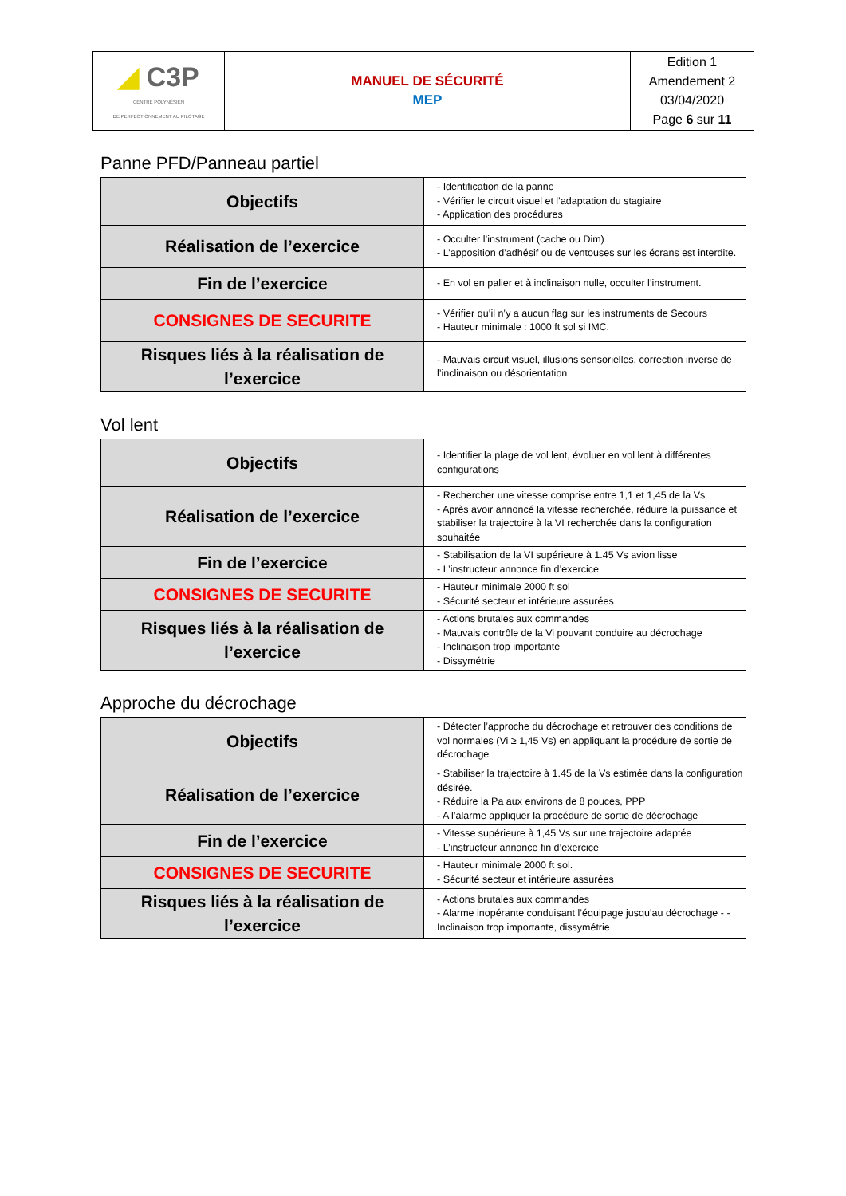| ◢ C3P CENTRE POLYNÉSIEN DE PERFECTIONNEMENT AU PILOTAGE | MANUEL DE SÉCURITÉ MEP | Edition 1 Amendement 2 03/04/2020 Page 6 sur 11 |
Panne PFD/Panneau partiel
| Objectifs | - Identification de la panne - Vérifier le circuit visuel et l’adaptation du stagiaire - Application des procédures |
| Réalisation de l’exercice | - Occulter l’instrument (cache ou Dim) - L’apposition d’adhésif ou de ventouses sur les écrans est interdite. |
| Fin de l’exercice | - En vol en palier et à inclinaison nulle, occulter l’instrument. |
| CONSIGNES DE SECURITE | - Vérifier qu’il n’y a aucun flag sur les instruments de Secours - Hauteur minimale : 1000 ft sol si IMC. |
| Risques liés à la réalisation de l’exercice | - Mauvais circuit visuel, illusions sensorielles, correction inverse de l’inclinaison ou désorientation |
Vol lent
| Objectifs | - Identifier la plage de vol lent, évoluer en vol lent à différentes configurations |
| Réalisation de l’exercice | - Rechercher une vitesse comprise entre 1,1 et 1,45 de la Vs - Après avoir annoncé la vitesse recherchée, réduire la puissance et stabiliser la trajectoire à la VI recherchée dans la configuration souhaitée |
| Fin de l’exercice | - Stabilisation de la VI supérieure à 1.45 Vs avion lisse - L’instructeur annonce fin d’exercice |
| CONSIGNES DE SECURITE | - Hauteur minimale 2000 ft sol - Sécurité secteur et intérieure assurées |
| Risques liés à la réalisation de l’exercice | - Actions brutales aux commandes - Mauvais contrôle de la Vi pouvant conduire au décrochage - Inclinaison trop importante - Dissymétrie |
Approche du décrochage
| Objectifs | - Détecter l’approche du décrochage et retrouver des conditions de vol normales (Vi ≥ 1,45 Vs) en appliquant la procédure de sortie de décrochage |
| Réalisation de l’exercice | - Stabiliser la trajectoire à 1.45 de la Vs estimée dans la configuration désirée. - Réduire la Pa aux environs de 8 pouces, PPP - A l’alarme appliquer la procédure de sortie de décrochage |
| Fin de l’exercice | - Vitesse supérieure à 1,45 Vs sur une trajectoire adaptée - L’instructeur annonce fin d’exercice |
| CONSIGNES DE SECURITE | - Hauteur minimale 2000 ft sol. - Sécurité secteur et intérieure assurées |
| Risques liés à la réalisation de l’exercice | - Actions brutales aux commandes - Alarme inopérante conduisant l’équipage jusqu’au décrochage - - Inclinaison trop importante, dissymétrie |